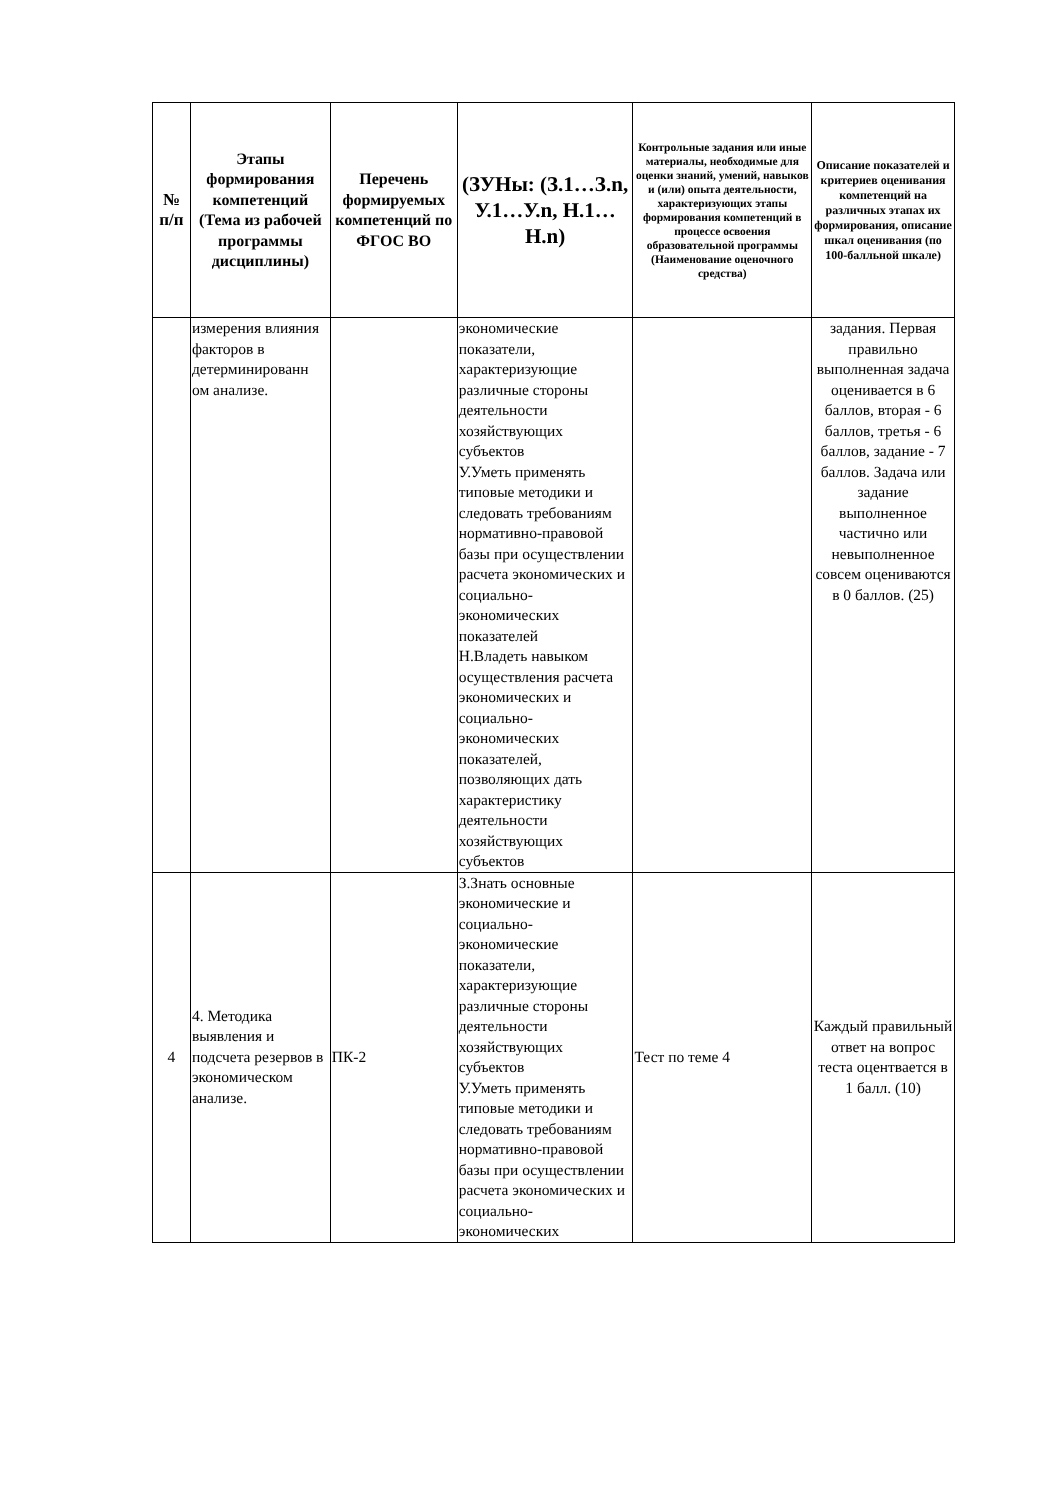| № п/п | Этапы формирования компетенций (Тема из рабочей программы дисциплины) | Перечень формируемых компетенций по ФГОС ВО | (ЗУНы: (З.1…З.n, У.1…У.n, Н.1…Н.n) | Контрольные задания или иные материалы, необходимые для оценки знаний, умений, навыков и (или) опыта деятельности, характеризующих этапы формирования компетенций в процессе освоения образовательной программы (Наименование оценочного средства) | Описание показателей и критериев оценивания компетенций на различных этапах их формирования, описание шкал оценивания (по 100-балльной шкале) |
| --- | --- | --- | --- | --- | --- |
| | измерения влияния факторов в детерминированн ом анализе. | | экономические показатели, характеризующие различные стороны деятельности хозяйствующих субъектов У.Уметь применять типовые методики и следовать требованиям нормативно-правовой базы при осуществлении расчета экономических и социально-экономических показателей Н.Владеть навыком осуществления расчета экономических и социально-экономических показателей, позволяющих дать характеристику деятельности хозяйствующих субъектов | | задания. Первая правильно выполненная задача оценивается в 6 баллов, вторая - 6 баллов, третья - 6 баллов, задание - 7 баллов. Задача или задание выполненное частично или невыполненное совсем оцениваются в 0 баллов. (25) |
| 4 | 4. Методика выявления и подсчета резервов в экономическом анализе. | ПК-2 | З.Знать основные экономические и социально-экономические показатели, характеризующие различные стороны деятельности хозяйствующих субъектов У.Уметь применять типовые методики и следовать требованиям нормативно-правовой базы при осуществлении расчета экономических и социально-экономических | Тест по теме 4 | Каждый правильный ответ на вопрос теста оцентвается в 1 балл. (10) |